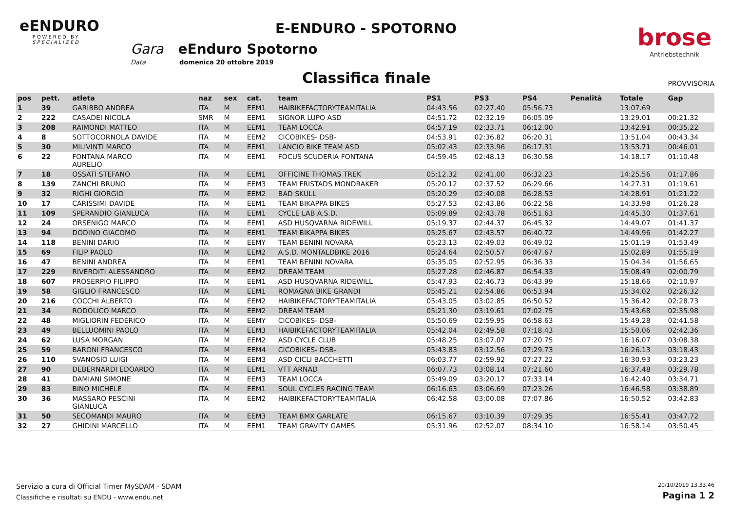eENDURO
POWERED BY
SPECIALIZED
E-ENDURO - SPOTORNO
Gara eEnduro Spotorno
Data domenica 20 ottobre 2019
brose
Antriebstechnik
Classifica finale PROVVISORIA
| pos | pett. | atleta | naz | sex | cat. | team | PS1 | PS3 | PS4 | Penalità | Totale | Gap |
| --- | --- | --- | --- | --- | --- | --- | --- | --- | --- | --- | --- | --- |
| 1 | 39 | GARIBBO ANDREA | ITA | M | EEM1 | HAIBIKEFACTORYTEAMITALIA | 04:43.56 | 02:27.40 | 05:56.73 | | 13:07.69 | |
| 2 | 222 | CASADEI NICOLA | SMR | M | EEM1 | SIGNOR LUPO ASD | 04:51.72 | 02:32.19 | 06:05.09 | | 13:29.01 | 00:21.32 |
| 3 | 208 | RAIMONDI MATTEO | ITA | M | EEM1 | TEAM LOCCA | 04:57.19 | 02:33.71 | 06:12.00 | | 13:42.91 | 00:35.22 |
| 4 | 8 | SOTTOCORNOLA DAVIDE | ITA | M | EEM2 | CICOBIKES- DSB- | 04:53.91 | 02:36.82 | 06:20.31 | | 13:51.04 | 00:43.34 |
| 5 | 30 | MILIVINTI MARCO | ITA | M | EEM1 | LANCIO BIKE TEAM ASD | 05:02.43 | 02:33.96 | 06:17.31 | | 13:53.71 | 00:46.01 |
| 6 | 22 | FONTANA MARCO AURELIO | ITA | M | EEM1 | FOCUS SCUDERIA FONTANA | 04:59.45 | 02:48.13 | 06:30.58 | | 14:18.17 | 01:10.48 |
| 7 | 18 | OSSATI STEFANO | ITA | M | EEM1 | OFFICINE THOMAS TREK | 05:12.32 | 02:41.00 | 06:32.23 | | 14:25.56 | 01:17.86 |
| 8 | 139 | ZANCHI BRUNO | ITA | M | EEM3 | TEAM FRISTADS MONDRAKER | 05:20.12 | 02:37.52 | 06:29.66 | | 14:27.31 | 01:19.61 |
| 9 | 32 | RIGHI GIORGIO | ITA | M | EEM2 | BAD SKULL | 05:20.29 | 02:40.08 | 06:28.53 | | 14:28.91 | 01:21.22 |
| 10 | 17 | CARISSIMI DAVIDE | ITA | M | EEM1 | TEAM BIKAPPA BIKES | 05:27.53 | 02:43.86 | 06:22.58 | | 14:33.98 | 01:26.28 |
| 11 | 109 | SPERANDIO GIANLUCA | ITA | M | EEM1 | CYCLE LAB A.S.D. | 05:09.89 | 02:43.78 | 06:51.63 | | 14:45.30 | 01:37.61 |
| 12 | 24 | ORSENIGO MARCO | ITA | M | EEM1 | ASD HUSQVARNA RIDEWILL | 05:19.37 | 02:44.37 | 06:45.32 | | 14:49.07 | 01:41.37 |
| 13 | 94 | DODINO GIACOMO | ITA | M | EEM1 | TEAM BIKAPPA BIKES | 05:25.67 | 02:43.57 | 06:40.72 | | 14:49.96 | 01:42.27 |
| 14 | 118 | BENINI DARIO | ITA | M | EEMY | TEAM BENINI NOVARA | 05:23.13 | 02:49.03 | 06:49.02 | | 15:01.19 | 01:53.49 |
| 15 | 69 | FILIP PAOLO | ITA | M | EEM2 | A.S.D. MONTALDBIKE 2016 | 05:24.64 | 02:50.57 | 06:47.67 | | 15:02.89 | 01:55.19 |
| 16 | 47 | BENINI ANDREA | ITA | M | EEM1 | TEAM BENINI NOVARA | 05:35.05 | 02:52.95 | 06:36.33 | | 15:04.34 | 01:56.65 |
| 17 | 229 | RIVERDITI ALESSANDRO | ITA | M | EEM2 | DREAM TEAM | 05:27.28 | 02:46.87 | 06:54.33 | | 15:08.49 | 02:00.79 |
| 18 | 607 | PROSERPIO FILIPPO | ITA | M | EEM1 | ASD HUSQVARNA RIDEWILL | 05:47.93 | 02:46.73 | 06:43.99 | | 15:18.66 | 02:10.97 |
| 19 | 58 | GIGLIO FRANCESCO | ITA | M | EEM1 | ROMAGNA BIKE GRANDI | 05:45.21 | 02:54.86 | 06:53.94 | | 15:34.02 | 02:26.32 |
| 20 | 216 | COCCHI ALBERTO | ITA | M | EEM2 | HAIBIKEFACTORYTEAMITALIA | 05:43.05 | 03:02.85 | 06:50.52 | | 15:36.42 | 02:28.73 |
| 21 | 34 | RODOLICO MARCO | ITA | M | EEM2 | DREAM TEAM | 05:21.30 | 03:19.61 | 07:02.75 | | 15:43.68 | 02:35.98 |
| 22 | 48 | MIGLIORIN FEDERICO | ITA | M | EEMY | CICOBIKES- DSB- | 05:50.69 | 02:59.95 | 06:58.63 | | 15:49.28 | 02:41.58 |
| 23 | 49 | BELLUOMINI PAOLO | ITA | M | EEM3 | HAIBIKEFACTORYTEAMITALIA | 05:42.04 | 02:49.58 | 07:18.43 | | 15:50.06 | 02:42.36 |
| 24 | 62 | LUSA MORGAN | ITA | M | EEM2 | ASD CYCLE CLUB | 05:48.25 | 03:07.07 | 07:20.75 | | 16:16.07 | 03:08.38 |
| 25 | 59 | BARONI FRANCESCO | ITA | M | EEM4 | CICOBIKES- DSB- | 05:43.83 | 03:12.56 | 07:29.73 | | 16:26.13 | 03:18.43 |
| 26 | 110 | SVANOSIO LUIGI | ITA | M | EEM3 | ASD CICLI BACCHETTI | 06:03.77 | 02:59.92 | 07:27.22 | | 16:30.93 | 03:23.23 |
| 27 | 90 | DEBERNARDI EDOARDO | ITA | M | EEM1 | VTT ARNAD | 06:07.73 | 03:08.14 | 07:21.60 | | 16:37.48 | 03:29.78 |
| 28 | 41 | DAMIANI SIMONE | ITA | M | EEM3 | TEAM LOCCA | 05:49.09 | 03:20.17 | 07:33.14 | | 16:42.40 | 03:34.71 |
| 29 | 83 | BINO MICHELE | ITA | M | EEM1 | SOUL CYCLES RACING TEAM | 06:16.63 | 03:06.69 | 07:23.26 | | 16:46.58 | 03:38.89 |
| 30 | 36 | MASSARO PESCINI GIANLUCA | ITA | M | EEM2 | HAIBIKEFACTORYTEAMITALIA | 06:42.58 | 03:00.08 | 07:07.86 | | 16:50.52 | 03:42.83 |
| 31 | 50 | SECOMANDI MAURO | ITA | M | EEM3 | TEAM BMX GARLATE | 06:15.67 | 03:10.39 | 07:29.35 | | 16:55.41 | 03:47.72 |
| 32 | 27 | GHIDINI MARCELLO | ITA | M | EEM1 | TEAM GRAVITY GAMES | 05:31.96 | 02:52.07 | 08:34.10 | | 16:58.14 | 03:50.45 |
Servizio a cura di Official Timer MySDAM - SDAM
Classifiche e risultati su ENDU - www.endu.net
20/10/2019 13.33.46
Pagina 1 2